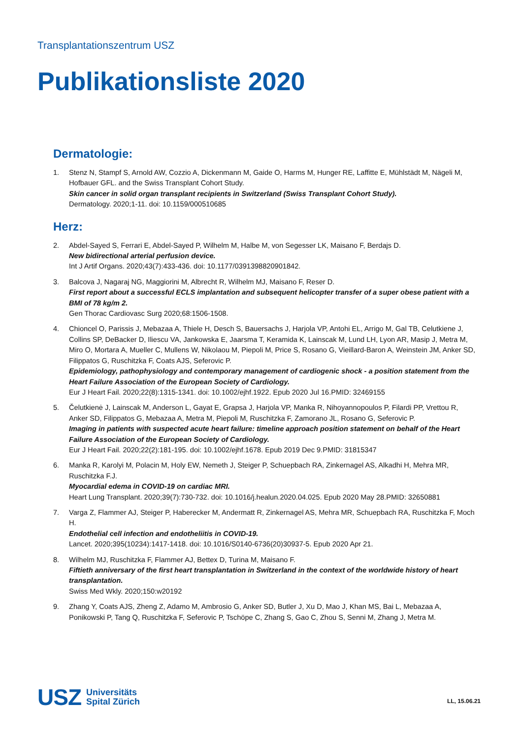Transplantationszentrum USZ
Publikationsliste 2020
Dermatologie:
1. Stenz N, Stampf S, Arnold AW, Cozzio A, Dickenmann M, Gaide O, Harms M, Hunger RE, Laffitte E, Mühlstädt M, Nägeli M, Hofbauer GFL. and the Swiss Transplant Cohort Study.
Skin cancer in solid organ transplant recipients in Switzerland (Swiss Transplant Cohort Study).
Dermatology. 2020;1-11. doi: 10.1159/000510685
Herz:
2. Abdel-Sayed S, Ferrari E, Abdel-Sayed P, Wilhelm M, Halbe M, von Segesser LK, Maisano F, Berdajs D.
New bidirectional arterial perfusion device.
Int J Artif Organs. 2020;43(7):433-436. doi: 10.1177/0391398820901842.
3. Balcova J, Nagaraj NG, Maggiorini M, Albrecht R, Wilhelm MJ, Maisano F, Reser D.
First report about a successful ECLS implantation and subsequent helicopter transfer of a super obese patient with a BMI of 78 kg/m 2.
Gen Thorac Cardiovasc Surg 2020;68:1506-1508.
4. Chioncel O, Parissis J, Mebazaa A, Thiele H, Desch S, Bauersachs J, Harjola VP, Antohi EL, Arrigo M, Gal TB, Celutkiene J, Collins SP, DeBacker D, Iliescu VA, Jankowska E, Jaarsma T, Keramida K, Lainscak M, Lund LH, Lyon AR, Masip J, Metra M, Miro O, Mortara A, Mueller C, Mullens W, Nikolaou M, Piepoli M, Price S, Rosano G, Vieillard-Baron A, Weinstein JM, Anker SD, Filippatos G, Ruschitzka F, Coats AJS, Seferovic P.
Epidemiology, pathophysiology and contemporary management of cardiogenic shock - a position statement from the Heart Failure Association of the European Society of Cardiology.
Eur J Heart Fail. 2020;22(8):1315-1341. doi: 10.1002/ejhf.1922. Epub 2020 Jul 16.PMID: 32469155
5. Čelutkienė J, Lainscak M, Anderson L, Gayat E, Grapsa J, Harjola VP, Manka R, Nihoyannopoulos P, Filardi PP, Vrettou R, Anker SD, Filippatos G, Mebazaa A, Metra M, Piepoli M, Ruschitzka F, Zamorano JL, Rosano G, Seferovic P.
Imaging in patients with suspected acute heart failure: timeline approach position statement on behalf of the Heart Failure Association of the European Society of Cardiology.
Eur J Heart Fail. 2020;22(2):181-195. doi: 10.1002/ejhf.1678. Epub 2019 Dec 9.PMID: 31815347
6. Manka R, Karolyi M, Polacin M, Holy EW, Nemeth J, Steiger P, Schuepbach RA, Zinkernagel AS, Alkadhi H, Mehra MR, Ruschitzka F.J.
Myocardial edema in COVID-19 on cardiac MRI.
Heart Lung Transplant. 2020;39(7):730-732. doi: 10.1016/j.healun.2020.04.025. Epub 2020 May 28.PMID: 32650881
7. Varga Z, Flammer AJ, Steiger P, Haberecker M, Andermatt R, Zinkernagel AS, Mehra MR, Schuepbach RA, Ruschitzka F, Moch H.
Endothelial cell infection and endotheliitis in COVID-19.
Lancet. 2020;395(10234):1417-1418. doi: 10.1016/S0140-6736(20)30937-5. Epub 2020 Apr 21.
8. Wilhelm MJ, Ruschitzka F, Flammer AJ, Bettex D, Turina M, Maisano F.
Fiftieth anniversary of the first heart transplantation in Switzerland in the context of the worldwide history of heart transplantation.
Swiss Med Wkly. 2020;150:w20192
9. Zhang Y, Coats AJS, Zheng Z, Adamo M, Ambrosio G, Anker SD, Butler J, Xu D, Mao J, Khan MS, Bai L, Mebazaa A, Ponikowski P, Tang Q, Ruschitzka F, Seferovic P, Tschöpe C, Zhang S, Gao C, Zhou S, Senni M, Zhang J, Metra M.
USZ Universitäts
Spital Zürich
LL, 15.06.21